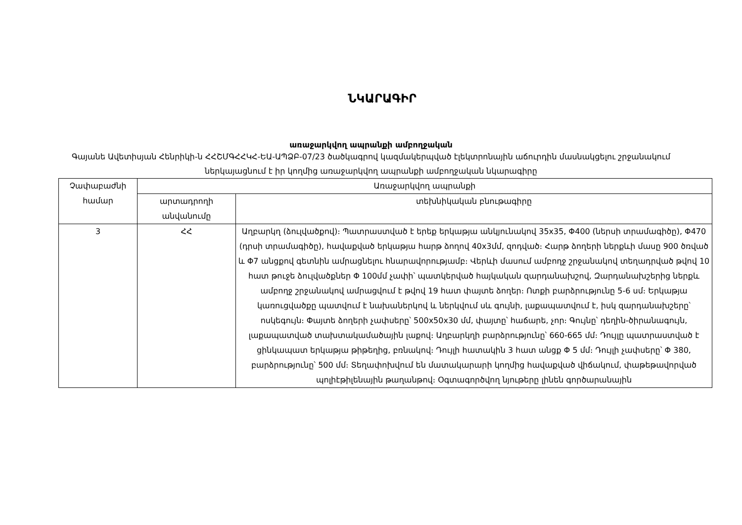ՆԿԱՐԱԳԻՐ
առաջարկվող ապրանքի ամբողջական
Գայանե Ավետիսյան Հենրիկի-ն ՀՀՇՄԳՀՀԿՀ-ԵԱ-ԱՊՁԲ-07/23 ծածկագրով կազմակերպված էլեկտրոնային աճուրդին մասնակցելու շրջանակում ներկայացնում է իր կողմից առաջարկվող ապրանքի ամբողջական նկարագիրը
| Չափաբաժնի համար | Առաջարկվող ապրանքի | |
| --- | --- | --- |
| | արտադրողի անվանումը | տեխնիկական բնութագիրը |
| 3 | ՀՀ | Աղբարկղ (ձուլվածքով)։ Պատրաստված է երեք երկաթյա անկյունակով 35x35, Φ400 (ներսի տրամագիծը), Φ470 (դրսի տրամագիծը), հավաքված երկաթյա հարթ ձողով 40x3մմ, զոդված։ Հարթ ձողերի ներքևի մասը 900 ծռված և Φ7 անցքով գետնին ամրացնելու հնարավորությամբ։ Վերևի մասում ամբողջ շրջանակով տեղադրված թվով 10 հատ թուջե ձուլվածքներ Φ 100մմ չափի՝ պատկերված հայկական զարդանախշով, Զարդանախշերից ներքև ամբողջ շրջանակով ամրացվում է թվով 19 հատ փայտե ձողեր։ Ոտքի բարձրությունը 5-6 սմ։ Երկաթյա կառուցվածքը պատվում է նախաներկով և ներկվում սև գույնի, լաքապատվում է, իսկ զարդանախշերը՝ ոսկեգույն։ Փայտե ձողերի չափսերը՝ 500x50x30 մմ, փայտը՝ հաճարե, չոր։ Գույնը՝ դեղին-ծիրանագույն, լաքապատված տախտակամածային լաքով։ Աղբարկղի բարձրությունը՝ 660-665 մմ։ Դույլը պատրաստված է ցինկապատ երկաթյա թիթեղից, բռնակով։ Դույլի հատակին 3 հատ անցք Φ 5 մմ։ Դույլի չափսերը՝ Φ 380, բարձրությունը՝ 500 մմ։ Տեղափոխվում են մատակարարի կողմից հավաքված վիճակում, փաթեթավորված պոլիէթիլենային թաղանթով։ Օգտագործվող նյութերը լինեն գործարանային |